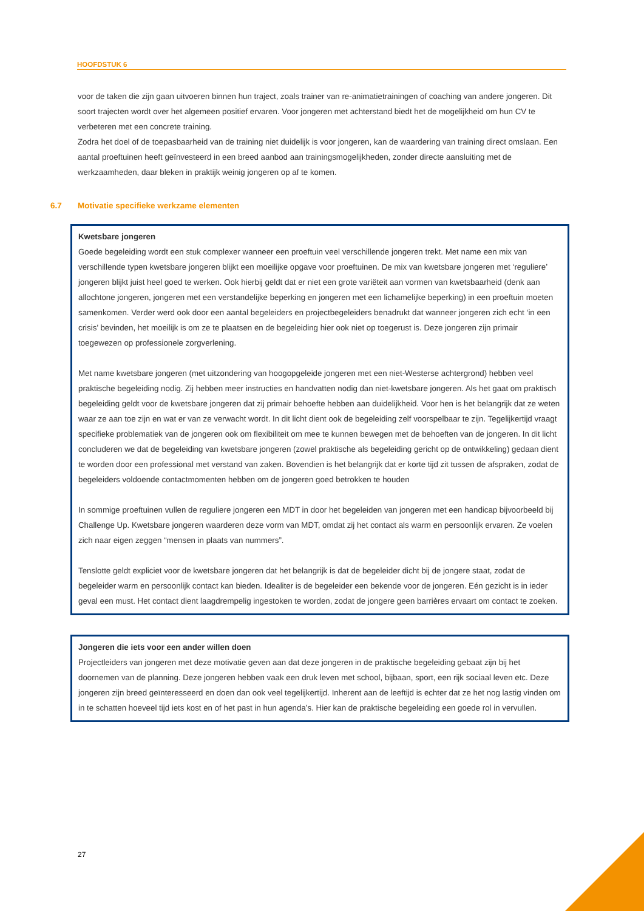HOOFDSTUK 6
voor de taken die zijn gaan uitvoeren binnen hun traject, zoals trainer van re-animatietrainingen of coaching van andere jongeren. Dit soort trajecten wordt over het algemeen positief ervaren. Voor jongeren met achterstand biedt het de mogelijkheid om hun CV te verbeteren met een concrete training.
Zodra het doel of de toepasbaarheid van de training niet duidelijk is voor jongeren, kan de waardering van training direct omslaan. Een aantal proeftuinen heeft geïnvesteerd in een breed aanbod aan trainingsmogelijkheden, zonder directe aansluiting met de werkzaamheden, daar bleken in praktijk weinig jongeren op af te komen.
6.7 Motivatie specifieke werkzame elementen
Kwetsbare jongeren
Goede begeleiding wordt een stuk complexer wanneer een proeftuin veel verschillende jongeren trekt. Met name een mix van verschillende typen kwetsbare jongeren blijkt een moeilijke opgave voor proeftuinen. De mix van kwetsbare jongeren met ‘reguliere’ jongeren blijkt juist heel goed te werken. Ook hierbij geldt dat er niet een grote variëteit aan vormen van kwetsbaarheid (denk aan allochtone jongeren, jongeren met een verstandelijke beperking en jongeren met een lichamelijke beperking) in een proeftuin moeten samenkomen. Verder werd ook door een aantal begeleiders en projectbegeleiders benadrukt dat wanneer jongeren zich echt ‘in een crisis’ bevinden, het moeilijk is om ze te plaatsen en de begeleiding hier ook niet op toegerust is. Deze jongeren zijn primair toegewezen op professionele zorgverlening.
Met name kwetsbare jongeren (met uitzondering van hoogopgeleide jongeren met een niet-Westerse achtergrond) hebben veel praktische begeleiding nodig. Zij hebben meer instructies en handvatten nodig dan niet-kwetsbare jongeren. Als het gaat om praktisch begeleiding geldt voor de kwetsbare jongeren dat zij primair behoefte hebben aan duidelijkheid. Voor hen is het belangrijk dat ze weten waar ze aan toe zijn en wat er van ze verwacht wordt. In dit licht dient ook de begeleiding zelf voorspelbaar te zijn. Tegelijkertijd vraagt specifieke problematiek van de jongeren ook om flexibiliteit om mee te kunnen bewegen met de behoeften van de jongeren. In dit licht concluderen we dat de begeleiding van kwetsbare jongeren (zowel praktische als begeleiding gericht op de ontwikkeling) gedaan dient te worden door een professional met verstand van zaken. Bovendien is het belangrijk dat er korte tijd zit tussen de afspraken, zodat de begeleiders voldoende contactmomenten hebben om de jongeren goed betrokken te houden
In sommige proeftuinen vullen de reguliere jongeren een MDT in door het begeleiden van jongeren met een handicap bijvoorbeeld bij Challenge Up. Kwetsbare jongeren waarderen deze vorm van MDT, omdat zij het contact als warm en persoonlijk ervaren. Ze voelen zich naar eigen zeggen “mensen in plaats van nummers”.
Tenslotte geldt expliciet voor de kwetsbare jongeren dat het belangrijk is dat de begeleider dicht bij de jongere staat, zodat de begeleider warm en persoonlijk contact kan bieden. Idealiter is de begeleider een bekende voor de jongeren. Eén gezicht is in ieder geval een must. Het contact dient laagdrempelig ingestoken te worden, zodat de jongere geen barrières ervaart om contact te zoeken.
Jongeren die iets voor een ander willen doen
Projectleiders van jongeren met deze motivatie geven aan dat deze jongeren in de praktische begeleiding gebaat zijn bij het doornemen van de planning. Deze jongeren hebben vaak een druk leven met school, bijbaan, sport, een rijk sociaal leven etc. Deze jongeren zijn breed geïnteresseerd en doen dan ook veel tegelijkertijd. Inherent aan de leeftijd is echter dat ze het nog lastig vinden om in te schatten hoeveel tijd iets kost en of het past in hun agenda’s. Hier kan de praktische begeleiding een goede rol in vervullen.
27